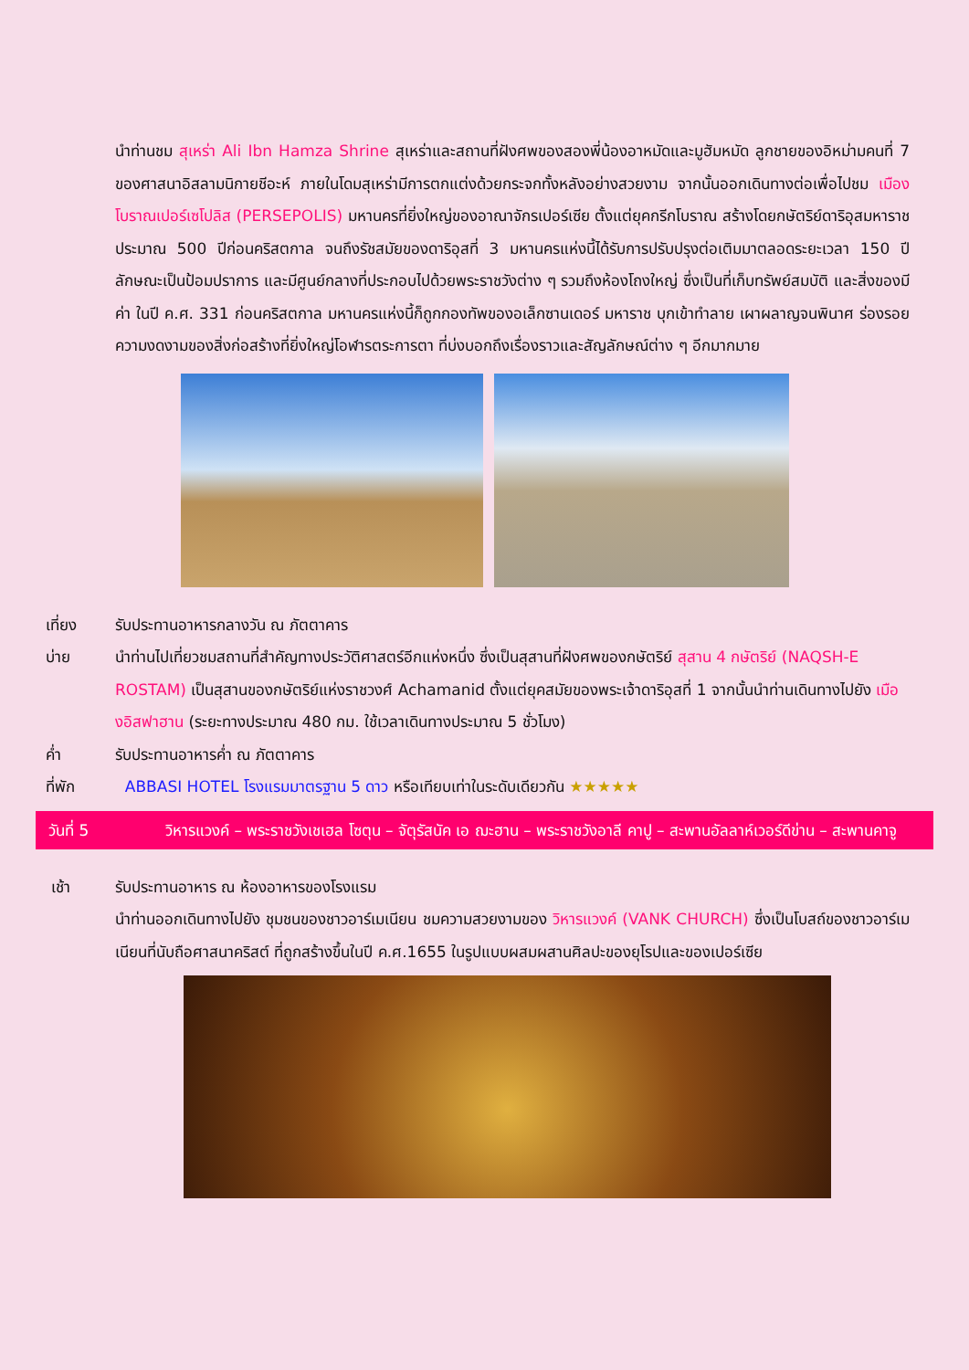นำท่านชม สุเหร่า Ali Ibn Hamza Shrine สุเหร่าและสถานที่ฝังศพของสองพี่น้องอาหมัดและมูฮัมหมัด ลูกชายของอิหม่ามคนที่ 7 ของศาสนาอิสลามนิกายชีอะห์ ภายในโดมสุเหร่ามีการตกแต่งด้วยกระจกทั้งหลังอย่างสวยงาม จากนั้นออกเดินทางต่อเพื่อไปชม เมืองโบราณเปอร์เซโปลิส (PERSEPOLIS) มหานครที่ยิ่งใหญ่ของอาณาจักรเปอร์เซีย ตั้งแต่ยุคกรีกโบราณ สร้างโดยกษัตริย์ดาริอุสมหาราช ประมาณ 500 ปีก่อนคริสตกาล จนถึงรัชสมัยของดาริอุสที่ 3 มหานครแห่งนี้ได้รับการปรับปรุงต่อเติมมาตลอดระยะเวลา 150 ปี ลักษณะเป็นป้อมปราการ และมีศูนย์กลางที่ประกอบไปด้วยพระราชวังต่าง ๆ รวมถึงห้องโถงใหญ่ ซึ่งเป็นที่เก็บทรัพย์สมบัติ และสิ่งของมีค่า ในปี ค.ศ. 331 ก่อนคริสตกาล มหานครแห่งนี้ก็ถูกกองทัพของอเล็กซานเดอร์ มหาราช บุกเข้าทำลาย เผาผลาญจนพินาศ ร่องรอยความงดงามของสิ่งก่อสร้างที่ยิ่งใหญ่โอฬารตระการตา ที่บ่งบอกถึงเรื่องราวและสัญลักษณ์ต่าง ๆ อีกมากมาย
เที่ยง รับประทานอาหารกลางวัน ณ ภัตตาคาร
บ่าย นำท่านไปเที่ยวชมสถานที่สำคัญทางประวัติศาสตร์อีกแห่งหนึ่ง ซึ่งเป็นสุสานที่ฝังศพของกษัตริย์ สุสาน 4 กษัตริย์ (NAQSH-E ROSTAM) เป็นสุสานของกษัตริย์แห่งราชวงศ์ Achamanid ตั้งแต่ยุคสมัยของพระเจ้าดาริอุสที่ 1 จากนั้นนำท่านเดินทางไปยัง เมืองอิสฟาฮาน (ระยะทางประมาณ 480 กม. ใช้เวลาเดินทางประมาณ 5 ชั่วโมง)
ค่ำ รับประทานอาหารค่ำ ณ ภัตตาคาร
ที่พัก ABBASI HOTEL โรงแรมมาตรฐาน 5 ดาว หรือเทียบเท่าในระดับเดียวกัน ★★★★★
วันที่ 5 วิหารแวงค์ – พระราชวังเชเฮล โซตุน – จัตุรัสนัค เอ ฌะฮาน – พระราชวังอาลี คาปู – สะพานอัลลาห์เวอร์ดีข่าน – สะพานคาจู
เช้า รับประทานอาหาร ณ ห้องอาหารของโรงแรม
นำท่านออกเดินทางไปยัง ชุมชนของชาวอาร์เมเนียน ชมความสวยงามของ วิหารแวงค์ (VANK CHURCH) ซึ่งเป็นโบสถ์ของชาวอาร์เมเนียนที่นับถือศาสนาคริสต์ ที่ถูกสร้างขึ้นในปี ค.ศ.1655 ในรูปแบบผสมผสานศิลปะของยุโรปและของเปอร์เซีย